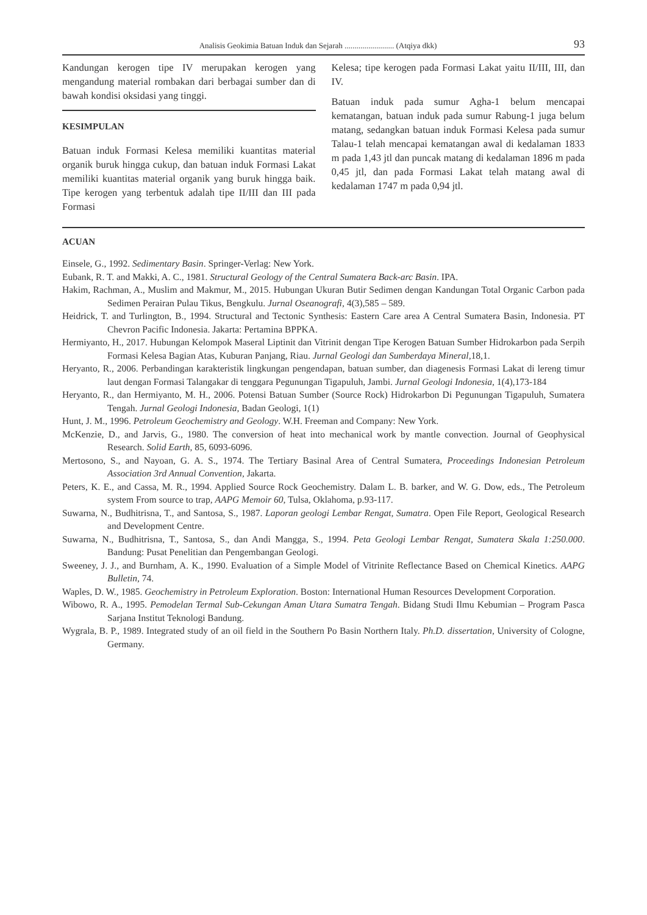Analisis Geokimia Batuan Induk dan Sejarah ......................... (Atqiya dkk) 93
Kandungan kerogen tipe IV merupakan kerogen yang mengandung material rombakan dari berbagai sumber dan di bawah kondisi oksidasi yang tinggi.
KESIMPULAN
Batuan induk Formasi Kelesa memiliki kuantitas material organik buruk hingga cukup, dan batuan induk Formasi Lakat memiliki kuantitas material organik yang buruk hingga baik. Tipe kerogen yang terbentuk adalah tipe II/III dan III pada Formasi
Kelesa; tipe kerogen pada Formasi Lakat yaitu II/III, III, dan IV.
Batuan induk pada sumur Agha-1 belum mencapai kematangan, batuan induk pada sumur Rabung-1 juga belum matang, sedangkan batuan induk Formasi Kelesa pada sumur Talau-1 telah mencapai kematangan awal di kedalaman 1833 m pada 1,43 jtl dan puncak matang di kedalaman 1896 m pada 0,45 jtl, dan pada Formasi Lakat telah matang awal di kedalaman 1747 m pada 0,94 jtl.
ACUAN
Einsele, G., 1992. Sedimentary Basin. Springer-Verlag: New York.
Eubank, R. T. and Makki, A. C., 1981. Structural Geology of the Central Sumatera Back-arc Basin. IPA.
Hakim, Rachman, A., Muslim and Makmur, M., 2015. Hubungan Ukuran Butir Sedimen dengan Kandungan Total Organic Carbon pada Sedimen Perairan Pulau Tikus, Bengkulu. Jurnal Oseanografi, 4(3),585 – 589.
Heidrick, T. and Turlington, B., 1994. Structural and Tectonic Synthesis: Eastern Care area A Central Sumatera Basin, Indonesia. PT Chevron Pacific Indonesia. Jakarta: Pertamina BPPKA.
Hermiyanto, H., 2017. Hubungan Kelompok Maseral Liptinit dan Vitrinit dengan Tipe Kerogen Batuan Sumber Hidrokarbon pada Serpih Formasi Kelesa Bagian Atas, Kuburan Panjang, Riau. Jurnal Geologi dan Sumberdaya Mineral,18,1.
Heryanto, R., 2006. Perbandingan karakteristik lingkungan pengendapan, batuan sumber, dan diagenesis Formasi Lakat di lereng timur laut dengan Formasi Talangakar di tenggara Pegunungan Tigapuluh, Jambi. Jurnal Geologi Indonesia, 1(4),173-184
Heryanto, R., dan Hermiyanto, M. H., 2006. Potensi Batuan Sumber (Source Rock) Hidrokarbon Di Pegunungan Tigapuluh, Sumatera Tengah. Jurnal Geologi Indonesia, Badan Geologi, 1(1)
Hunt, J. M., 1996. Petroleum Geochemistry and Geology. W.H. Freeman and Company: New York.
McKenzie, D., and Jarvis, G., 1980. The conversion of heat into mechanical work by mantle convection. Journal of Geophysical Research. Solid Earth, 85, 6093-6096.
Mertosono, S., and Nayoan, G. A. S., 1974. The Tertiary Basinal Area of Central Sumatera, Proceedings Indonesian Petroleum Association 3rd Annual Convention, Jakarta.
Peters, K. E., and Cassa, M. R., 1994. Applied Source Rock Geochemistry. Dalam L. B. barker, and W. G. Dow, eds., The Petroleum system From source to trap, AAPG Memoir 60, Tulsa, Oklahoma, p.93-117.
Suwarna, N., Budhitrisna, T., and Santosa, S., 1987. Laporan geologi Lembar Rengat, Sumatra. Open File Report, Geological Research and Development Centre.
Suwarna, N., Budhitrisna, T., Santosa, S., dan Andi Mangga, S., 1994. Peta Geologi Lembar Rengat, Sumatera Skala 1:250.000. Bandung: Pusat Penelitian dan Pengembangan Geologi.
Sweeney, J. J., and Burnham, A. K., 1990. Evaluation of a Simple Model of Vitrinite Reflectance Based on Chemical Kinetics. AAPG Bulletin, 74.
Waples, D. W., 1985. Geochemistry in Petroleum Exploration. Boston: International Human Resources Development Corporation.
Wibowo, R. A., 1995. Pemodelan Termal Sub-Cekungan Aman Utara Sumatra Tengah. Bidang Studi Ilmu Kebumian – Program Pasca Sarjana Institut Teknologi Bandung.
Wygrala, B. P., 1989. Integrated study of an oil field in the Southern Po Basin Northern Italy. Ph.D. dissertation, University of Cologne, Germany.